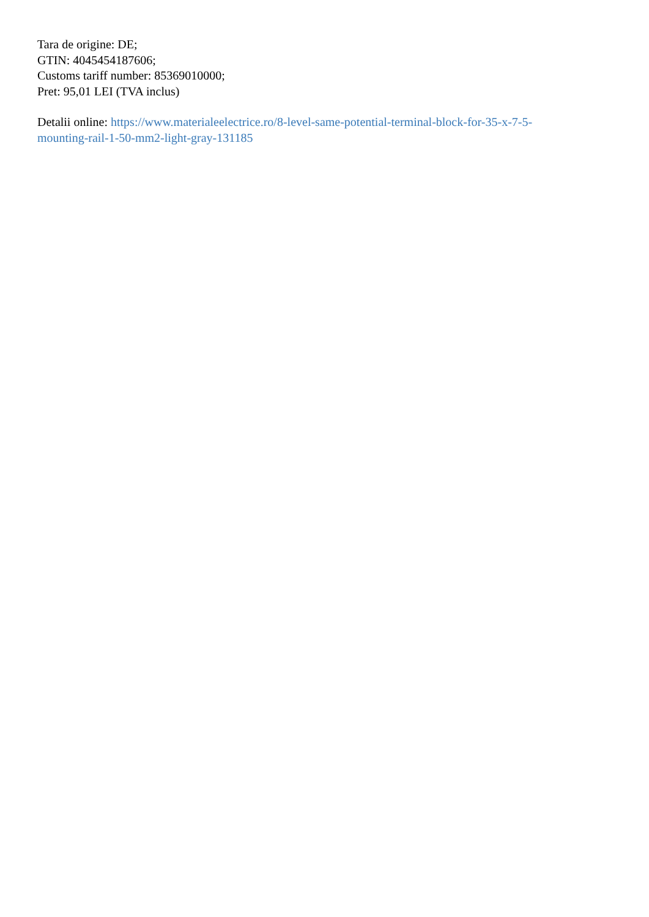Tara de origine: DE;
GTIN: 4045454187606;
Customs tariff number: 85369010000;
Pret: 95,01 LEI (TVA inclus)
Detalii online: https://www.materialeelectrice.ro/8-level-same-potential-terminal-block-for-35-x-7-5-
mounting-rail-1-50-mm2-light-gray-131185